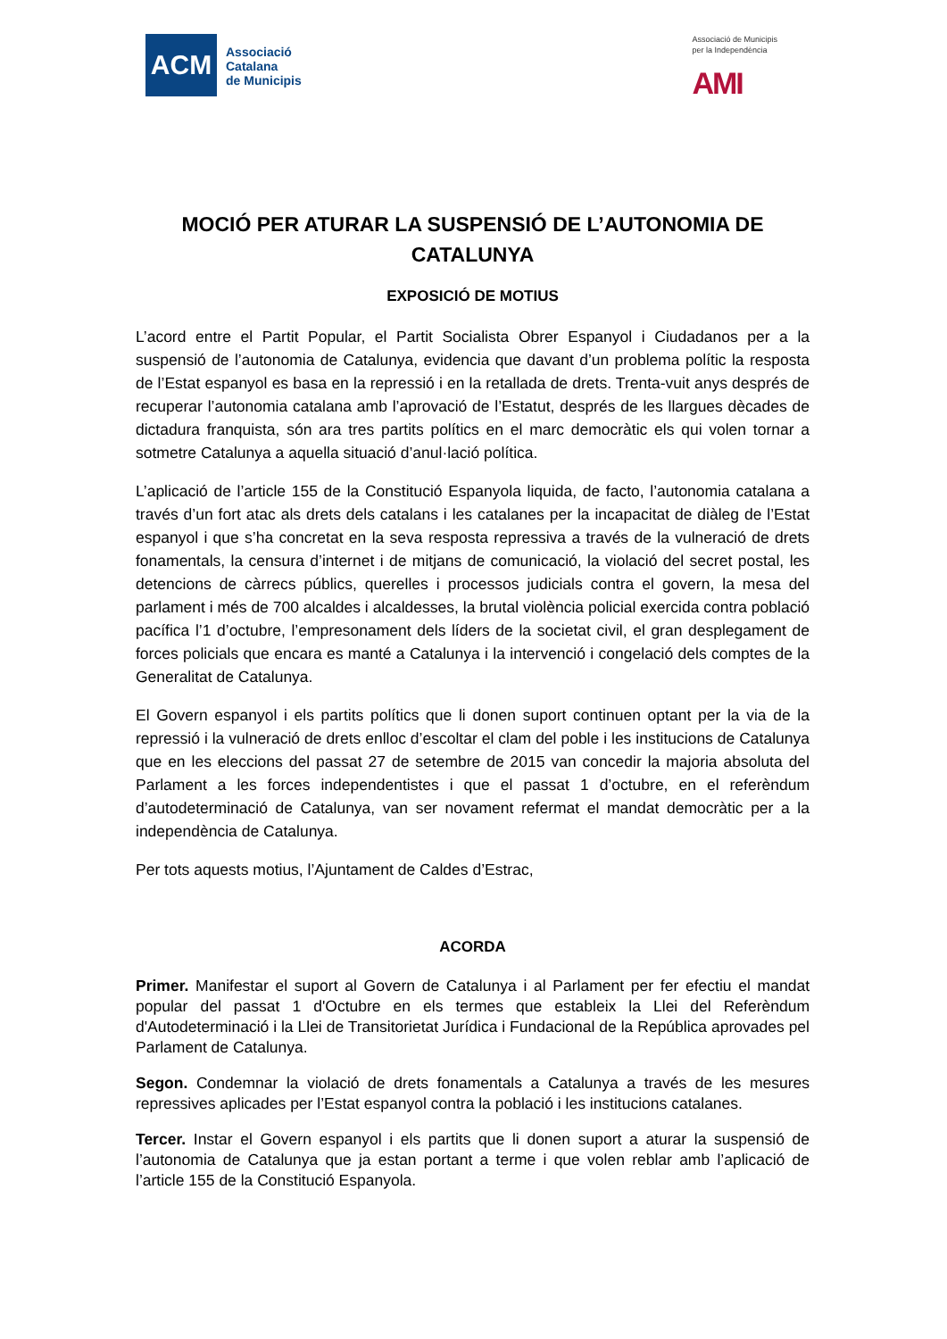ACM
Associació
Catalana
de Municipis
Associació de Municipis
per la Independència
AMI
MOCIÓ PER ATURAR LA SUSPENSIÓ DE L’AUTONOMIA DE CATALUNYA
EXPOSICIÓ DE MOTIUS
L’acord entre el Partit Popular, el Partit Socialista Obrer Espanyol i Ciudadanos per a la suspensió de l’autonomia de Catalunya, evidencia que davant d’un problema polític la resposta de l’Estat espanyol es basa en la repressió i en la retallada de drets. Trenta-vuit anys després de recuperar l’autonomia catalana amb l’aprovació de l’Estatut, després de les llargues dècades de dictadura franquista, són ara tres partits polítics en el marc democràtic els qui volen tornar a sotmetre Catalunya a aquella situació d’anul·lació política.
L’aplicació de l’article 155 de la Constitució Espanyola liquida, de facto, l’autonomia catalana a través d’un fort atac als drets dels catalans i les catalanes per la incapacitat de diàleg de l’Estat espanyol i que s’ha concretat en la seva resposta repressiva a través de la vulneració de drets fonamentals, la censura d’internet i de mitjans de comunicació, la violació del secret postal, les detencions de càrrecs públics, querelles i processos judicials contra el govern, la mesa del parlament i més de 700 alcaldes i alcaldesses, la brutal violència policial exercida contra població pacífica l’1 d’octubre, l’empresonament dels líders de la societat civil, el gran desplegament de forces policials que encara es manté a Catalunya i la intervenció i congelació dels comptes de la Generalitat de Catalunya.
El Govern espanyol i els partits polítics que li donen suport continuen optant per la via de la repressió i la vulneració de drets enlloc d’escoltar el clam del poble i les institucions de Catalunya que en les eleccions del passat 27 de setembre de 2015 van concedir la majoria absoluta del Parlament a les forces independentistes i que el passat 1 d’octubre, en el referèndum d’autodeterminació de Catalunya, van ser novament refermat el mandat democràtic per a la independència de Catalunya.
Per tots aquests motius, l’Ajuntament de Caldes d’Estrac,
ACORDA
Primer. Manifestar el suport al Govern de Catalunya i al Parlament per fer efectiu el mandat popular del passat 1 d'Octubre en els termes que estableix la Llei del Referèndum d'Autodeterminació i la Llei de Transitorietat Jurídica i Fundacional de la República aprovades pel Parlament de Catalunya.
Segon. Condemnar la violació de drets fonamentals a Catalunya a través de les mesures repressives aplicades per l’Estat espanyol contra la població i les institucions catalanes.
Tercer. Instar el Govern espanyol i els partits que li donen suport a aturar la suspensió de l’autonomia de Catalunya que ja estan portant a terme i que volen reblar amb l’aplicació de l’article 155 de la Constitució Espanyola.